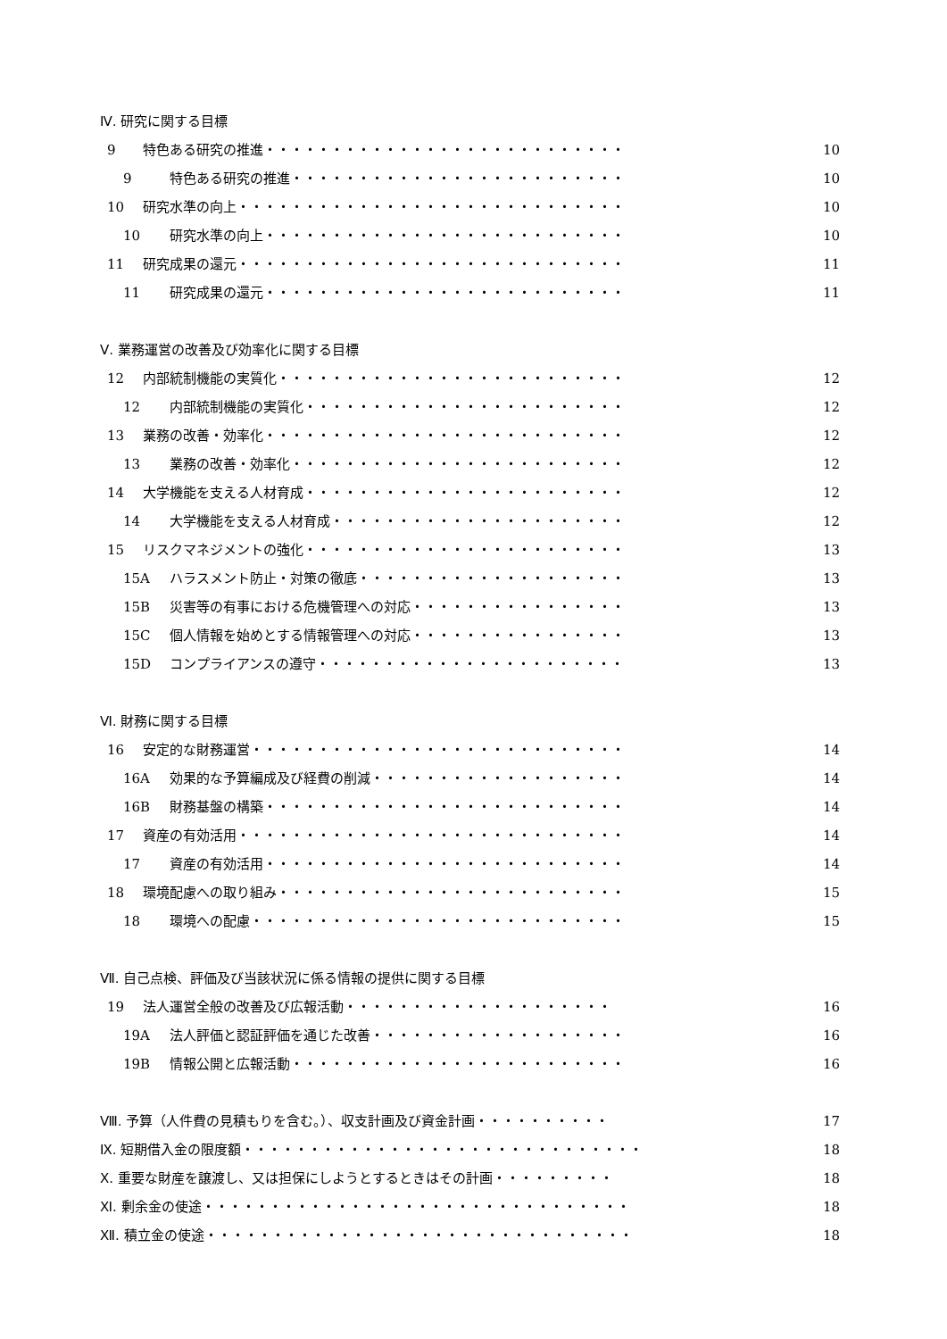Ⅳ. 研究に関する目標
9 特色ある研究の推進・・・・・・・・・・・・・・・・・・・・・・・・・・・ 10
9 特色ある研究の推進・・・・・・・・・・・・・・・・・・・・・・・・・ 10
10 研究水準の向上・・・・・・・・・・・・・・・・・・・・・・・・・・・・・ 10
10 研究水準の向上・・・・・・・・・・・・・・・・・・・・・・・・・・・ 10
11 研究成果の還元・・・・・・・・・・・・・・・・・・・・・・・・・・・・・ 11
11 研究成果の還元・・・・・・・・・・・・・・・・・・・・・・・・・・・ 11
Ⅴ. 業務運営の改善及び効率化に関する目標
12 内部統制機能の実質化・・・・・・・・・・・・・・・・・・・・・・・・・・ 12
12 内部統制機能の実質化・・・・・・・・・・・・・・・・・・・・・・・・ 12
13 業務の改善・効率化・・・・・・・・・・・・・・・・・・・・・・・・・・・ 12
13 業務の改善・効率化・・・・・・・・・・・・・・・・・・・・・・・・・ 12
14 大学機能を支える人材育成・・・・・・・・・・・・・・・・・・・・・・・・ 12
14 大学機能を支える人材育成・・・・・・・・・・・・・・・・・・・・・・ 12
15 リスクマネジメントの強化・・・・・・・・・・・・・・・・・・・・・・・・ 13
15A ハラスメント防止・対策の徹底・・・・・・・・・・・・・・・・・・・・ 13
15B 災害等の有事における危機管理への対応・・・・・・・・・・・・・・・・ 13
15C 個人情報を始めとする情報管理への対応・・・・・・・・・・・・・・・・ 13
15D コンプライアンスの遵守・・・・・・・・・・・・・・・・・・・・・・・ 13
Ⅵ. 財務に関する目標
16 安定的な財務運営・・・・・・・・・・・・・・・・・・・・・・・・・・・・ 14
16A 効果的な予算編成及び経費の削減・・・・・・・・・・・・・・・・・・・ 14
16B 財務基盤の構築・・・・・・・・・・・・・・・・・・・・・・・・・・・ 14
17 資産の有効活用・・・・・・・・・・・・・・・・・・・・・・・・・・・・・ 14
17 資産の有効活用・・・・・・・・・・・・・・・・・・・・・・・・・・・ 14
18 環境配慮への取り組み・・・・・・・・・・・・・・・・・・・・・・・・・・ 15
18 環境への配慮・・・・・・・・・・・・・・・・・・・・・・・・・・・・ 15
Ⅶ. 自己点検、評価及び当該状況に係る情報の提供に関する目標
19 法人運営全般の改善及び広報活動・・・・・・・・・・・・・・・・・・・・ 16
19A 法人評価と認証評価を通じた改善・・・・・・・・・・・・・・・・・・・ 16
19B 情報公開と広報活動・・・・・・・・・・・・・・・・・・・・・・・・・ 16
Ⅷ. 予算（人件費の見積もりを含む。）、収支計画及び資金計画・・・・・・・・・・ 17
Ⅸ. 短期借入金の限度額・・・・・・・・・・・・・・・・・・・・・・・・・・・・・・ 18
Ⅹ. 重要な財産を譲渡し、又は担保にしようとするときはその計画・・・・・・・・・ 18
Ⅺ. 剰余金の使途・・・・・・・・・・・・・・・・・・・・・・・・・・・・・・・・ 18
Ⅻ. 積立金の使途・・・・・・・・・・・・・・・・・・・・・・・・・・・・・・・・ 18